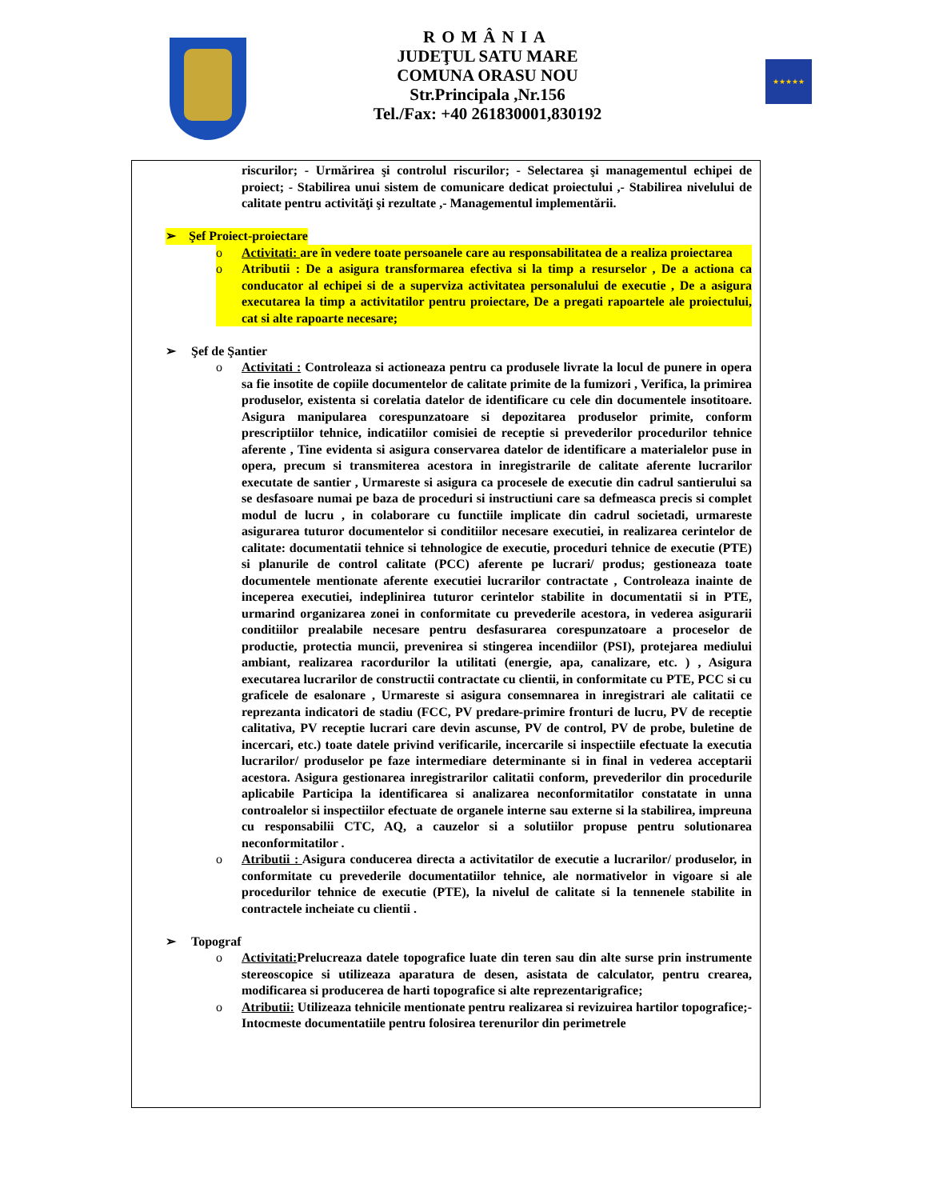ROMÂNIA
JUDEŢUL SATU MARE
COMUNA ORASU NOU
Str.Principala ,Nr.156
Tel./Fax: +40 261830001,830192
★★★★★
riscurilor; - Urmărirea şi controlul riscurilor; - Selectarea şi managementul echipei de proiect; - Stabilirea unui sistem de comunicare dedicat proiectului ,- Stabilirea nivelului de calitate pentru activităţi şi rezultate ,- Managementul implementării.
➢ Şef Proiect-proiectare
o Activitati: are în vedere toate persoanele care au responsabilitatea de a realiza proiectarea
o Atributii : De a asigura transformarea efectiva si la timp a resurselor , De a actiona ca conducator al echipei si de a superviza activitatea personalului de executie , De a asigura executarea la timp a activitatilor pentru proiectare, De a pregati rapoartele ale proiectului, cat si alte rapoarte necesare;
➢ Şef de Şantier
o Activitati : Controleaza si actioneaza pentru ca produsele livrate la locul de punere in opera sa fie insotite de copiile documentelor de calitate primite de la fumizori , Verifica, la primirea produselor, existenta si corelatia datelor de identificare cu cele din documentele insotitoare. Asigura manipularea corespunzatoare si depozitarea produselor primite, conform prescriptiilor tehnice, indicatiilor comisiei de receptie si prevederilor procedurilor tehnice aferente , Tine evidenta si asigura conservarea datelor de identificare a materialelor puse in opera, precum si transmiterea acestora in inregistrarile de calitate aferente lucrarilor executate de santier , Urmareste si asigura ca procesele de executie din cadrul santierului sa se desfasoare numai pe baza de proceduri si instructiuni care sa defmeasca precis si complet modul de lucru , in colaborare cu functiile implicate din cadrul societadi, urmareste asigurarea tuturor documentelor si conditiilor necesare executiei, in realizarea cerintelor de calitate: documentatii tehnice si tehnologice de executie, proceduri tehnice de executie (PTE) si planurile de control calitate (PCC) aferente pe lucrari/ produs; gestioneaza toate documentele mentionate aferente executiei lucrarilor contractate , Controleaza inainte de inceperea executiei, indeplinirea tuturor cerintelor stabilite in documentatii si in PTE, urmarind organizarea zonei in conformitate cu prevederile acestora, in vederea asigurarii conditiilor prealabile necesare pentru desfasurarea corespunzatoare a proceselor de productie, protectia muncii, prevenirea si stingerea incendiilor (PSI), protejarea mediului ambiant, realizarea racordurilor la utilitati (energie, apa, canalizare, etc. ) , Asigura executarea lucrarilor de constructii contractate cu clientii, in conformitate cu PTE, PCC si cu graficele de esalonare , Urmareste si asigura consemnarea in inregistrari ale calitatii ce reprezanta indicatori de stadiu (FCC, PV predare-primire fronturi de lucru, PV de receptie calitativa, PV receptie lucrari care devin ascunse, PV de control, PV de probe, buletine de incercari, etc.) toate datele privind verificarile, incercarile si inspectiile efectuate la executia lucrarilor/ produselor pe faze intermediare determinante si in final in vederea acceptarii acestora. Asigura gestionarea inregistrarilor calitatii conform, prevederilor din procedurile aplicabile Participa la identificarea si analizarea neconformitatilor constatate in unna controalelor si inspectiilor efectuate de organele interne sau externe si la stabilirea, impreuna cu responsabilii CTC, AQ, a cauzelor si a solutiilor propuse pentru solutionarea neconformitatilor .
o Atributii : Asigura conducerea directa a activitatilor de executie a lucrarilor/ produselor, in conformitate cu prevederile documentatiilor tehnice, ale normativelor in vigoare si ale procedurilor tehnice de executie (PTE), la nivelul de calitate si la tennenele stabilite in contractele incheiate cu clientii .
➢ Topograf
o Activitati: Prelucreaza datele topografice luate din teren sau din alte surse prin instrumente stereoscopice si utilizeaza aparatura de desen, asistata de calculator, pentru crearea, modificarea si producerea de harti topografice si alte reprezentarigrafice;
o Atributii: Utilizeaza tehnicile mentionate pentru realizarea si revizuirea hartilor topografice;- Intocmeste documentatiile pentru folosirea terenurilor din perimetrele